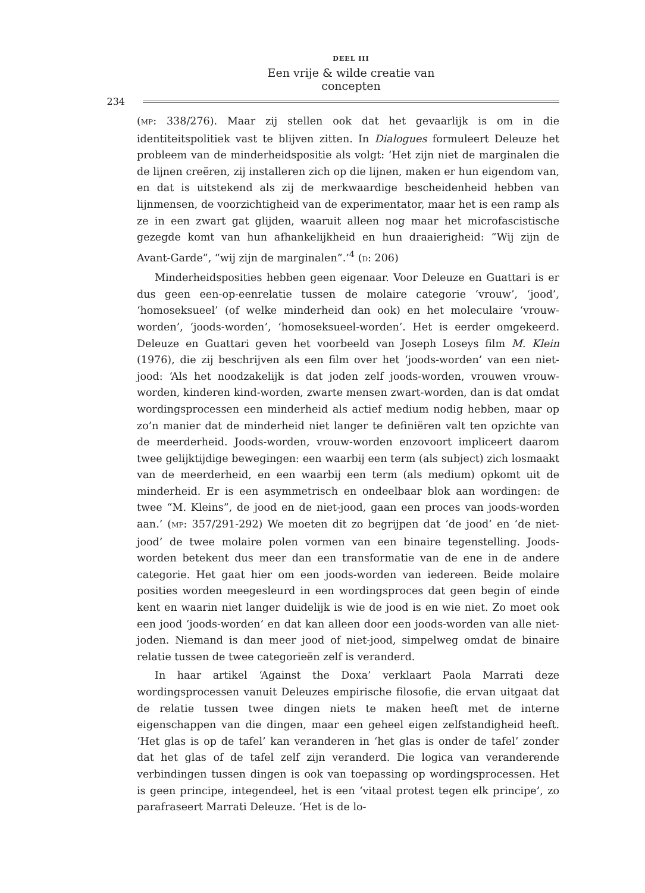DEEL III
Een vrije & wilde creatie van concepten
234
(MP: 338/276). Maar zij stellen ook dat het gevaarlijk is om in die identiteitspolitiek vast te blijven zitten. In Dialogues formuleert Deleuze het probleem van de minderheidspositie als volgt: ‘Het zijn niet de marginalen die de lijnen creëren, zij installeren zich op die lijnen, maken er hun eigendom van, en dat is uitstekend als zij de merkwaardige bescheidenheid hebben van lijnmensen, de voorzichtigheid van de experimentator, maar het is een ramp als ze in een zwart gat glijden, waaruit alleen nog maar het microfascistische gezegde komt van hun afhankelijkheid en hun draaierigheid: “Wij zijn de Avant-Garde”, “wij zijn de marginalen”.’<sup>4</sup> (D: 206)
Minderheidsposities hebben geen eigenaar. Voor Deleuze en Guattari is er dus geen een-op-eenrelatie tussen de molaire categorie ‘vrouw’, ‘jood’, ‘homoseksueel’ (of welke minderheid dan ook) en het moleculaire ‘vrouw-worden’, ‘joods-worden’, ‘homoseksueel-worden’. Het is eerder omgekeerd. Deleuze en Guattari geven het voorbeeld van Joseph Loseys film M. Klein (1976), die zij beschrijven als een film over het ‘joods-worden’ van een niet-jood: ‘Als het noodzakelijk is dat joden zelf joods-worden, vrouwen vrouw-worden, kinderen kind-worden, zwarte mensen zwart-worden, dan is dat omdat wordingsprocessen een minderheid als actief medium nodig hebben, maar op zo’n manier dat de minderheid niet langer te definiëren valt ten opzichte van de meerderheid. Joods-worden, vrouw-worden enzovoort impliceert daarom twee gelijktijdige bewegingen: een waarbij een term (als subject) zich losmaakt van de meerderheid, en een waarbij een term (als medium) opkomt uit de minderheid. Er is een asymmetrisch en ondeelbaar blok aan wordingen: de twee “M. Kleins”, de jood en de niet-jood, gaan een proces van joods-worden aan.’ (MP: 357/291-292) We moeten dit zo begrijpen dat ‘de jood’ en ‘de niet-jood’ de twee molaire polen vormen van een binaire tegenstelling. Joods-worden betekent dus meer dan een transformatie van de ene in de andere categorie. Het gaat hier om een joods-worden van iedereen. Beide molaire posities worden meegesleurd in een wordingsproces dat geen begin of einde kent en waarin niet langer duidelijk is wie de jood is en wie niet. Zo moet ook een jood ‘joods-worden’ en dat kan alleen door een joods-worden van alle niet-joden. Niemand is dan meer jood of niet-jood, simpelweg omdat de binaire relatie tussen de twee categorieën zelf is veranderd.
In haar artikel ‘Against the Doxa’ verklaart Paola Marrati deze wordingsprocessen vanuit Deleuzes empirische filosofie, die ervan uitgaat dat de relatie tussen twee dingen niets te maken heeft met de interne eigenschappen van die dingen, maar een geheel eigen zelfstandigheid heeft. ‘Het glas is op de tafel’ kan veranderen in ‘het glas is onder de tafel’ zonder dat het glas of de tafel zelf zijn veranderd. Die logica van veranderende verbindingen tussen dingen is ook van toepassing op wordingsprocessen. Het is geen principe, integendeel, het is een ‘vitaal protest tegen elk principe’, zo parafraseert Marrati Deleuze. ‘Het is de lo-